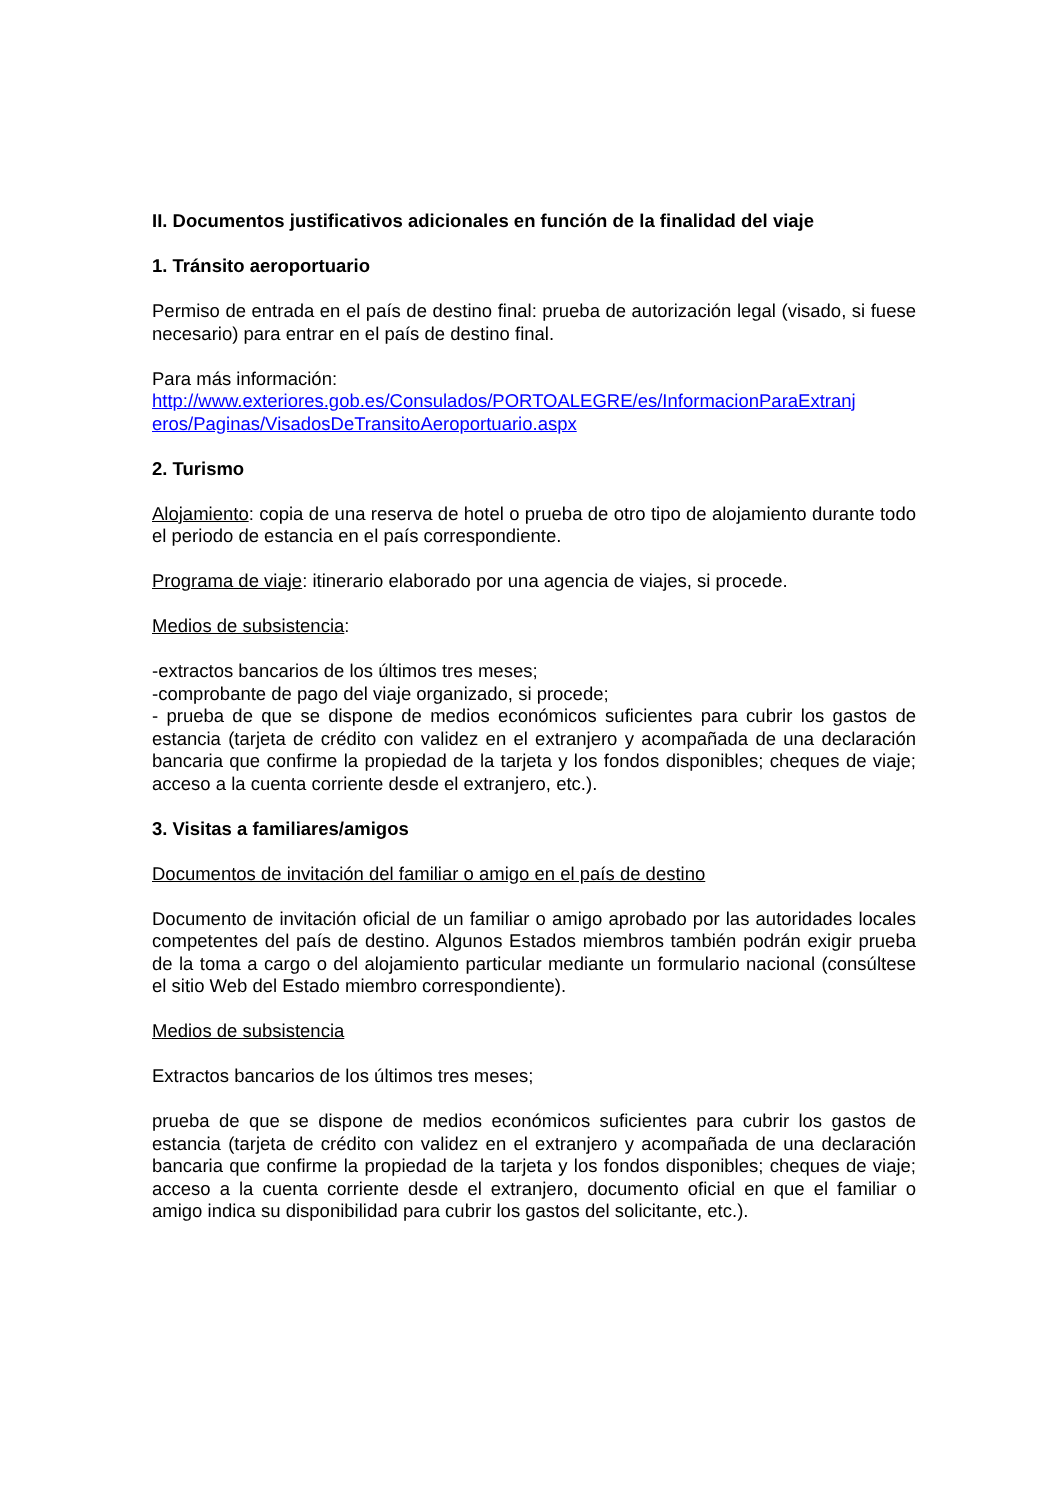II. Documentos justificativos adicionales en función de la finalidad del viaje
1. Tránsito aeroportuario
Permiso de entrada en el país de destino final: prueba de autorización legal (visado, si fuese necesario) para entrar en el país de destino final.
Para más información:
http://www.exteriores.gob.es/Consulados/PORTOALEGRE/es/InformacionParaExtranj
eros/Paginas/VisadosDeTransitoAeroportuario.aspx
2. Turismo
Alojamiento: copia de una reserva de hotel o prueba de otro tipo de alojamiento durante todo el periodo de estancia en el país correspondiente.
Programa de viaje: itinerario elaborado por una agencia de viajes, si procede.
Medios de subsistencia:
-extractos bancarios de los últimos tres meses;
-comprobante de pago del viaje organizado, si procede;
- prueba de que se dispone de medios económicos suficientes para cubrir los gastos de estancia (tarjeta de crédito con validez en el extranjero y acompañada de una declaración bancaria que confirme la propiedad de la tarjeta y los fondos disponibles; cheques de viaje; acceso a la cuenta corriente desde el extranjero, etc.).
3. Visitas a familiares/amigos
Documentos de invitación del familiar o amigo en el país de destino
Documento de invitación oficial de un familiar o amigo aprobado por las autoridades locales competentes del país de destino. Algunos Estados miembros también podrán exigir prueba de la toma a cargo o del alojamiento particular mediante un formulario nacional (consúltese el sitio Web del Estado miembro correspondiente).
Medios de subsistencia
Extractos bancarios de los últimos tres meses;
prueba de que se dispone de medios económicos suficientes para cubrir los gastos de estancia (tarjeta de crédito con validez en el extranjero y acompañada de una declaración bancaria que confirme la propiedad de la tarjeta y los fondos disponibles; cheques de viaje; acceso a la cuenta corriente desde el extranjero, documento oficial en que el familiar o amigo indica su disponibilidad para cubrir los gastos del solicitante, etc.).